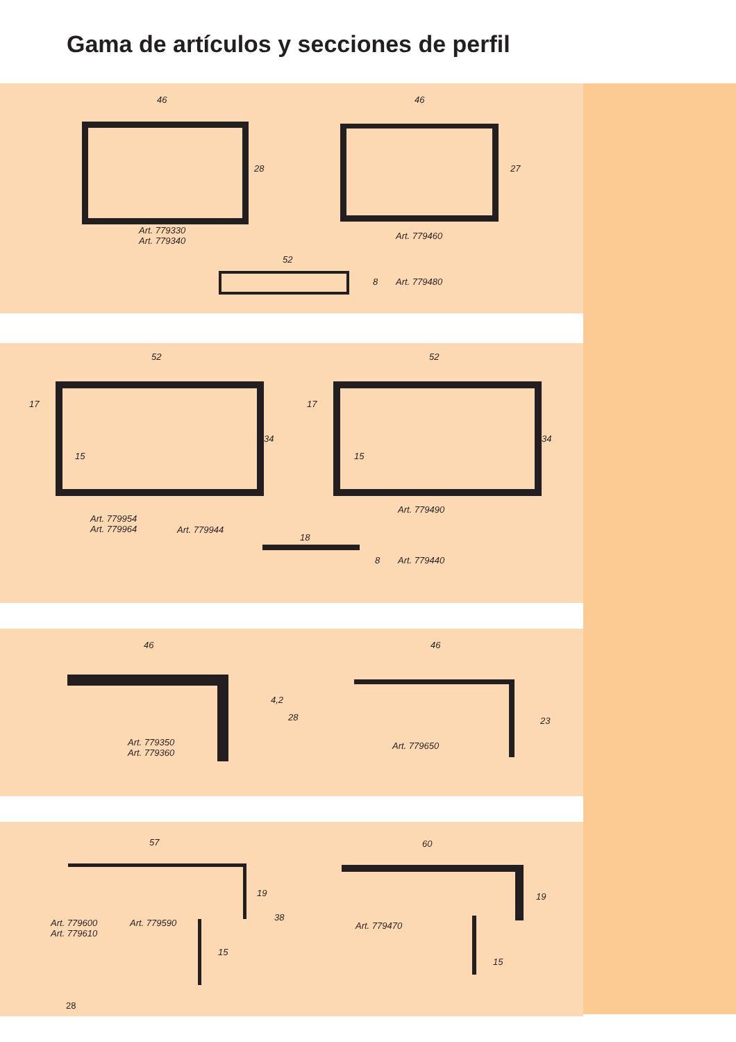Gama de artículos y secciones de perfil
46
28
Art. 779330
Art. 779340
46
27
Art. 779460
52
8 Art. 779480
52
17
15
34
Art. 779954
Art. 779964
Art. 779944
52
17
15
34
Art. 779490
18
8 Art. 779440
46
4,2
28
Art. 779350
Art. 779360
46
23
Art. 779650
57
19
38
15
Art. 779600
Art. 779610
Art. 779590
60
19
15
Art. 779470
28